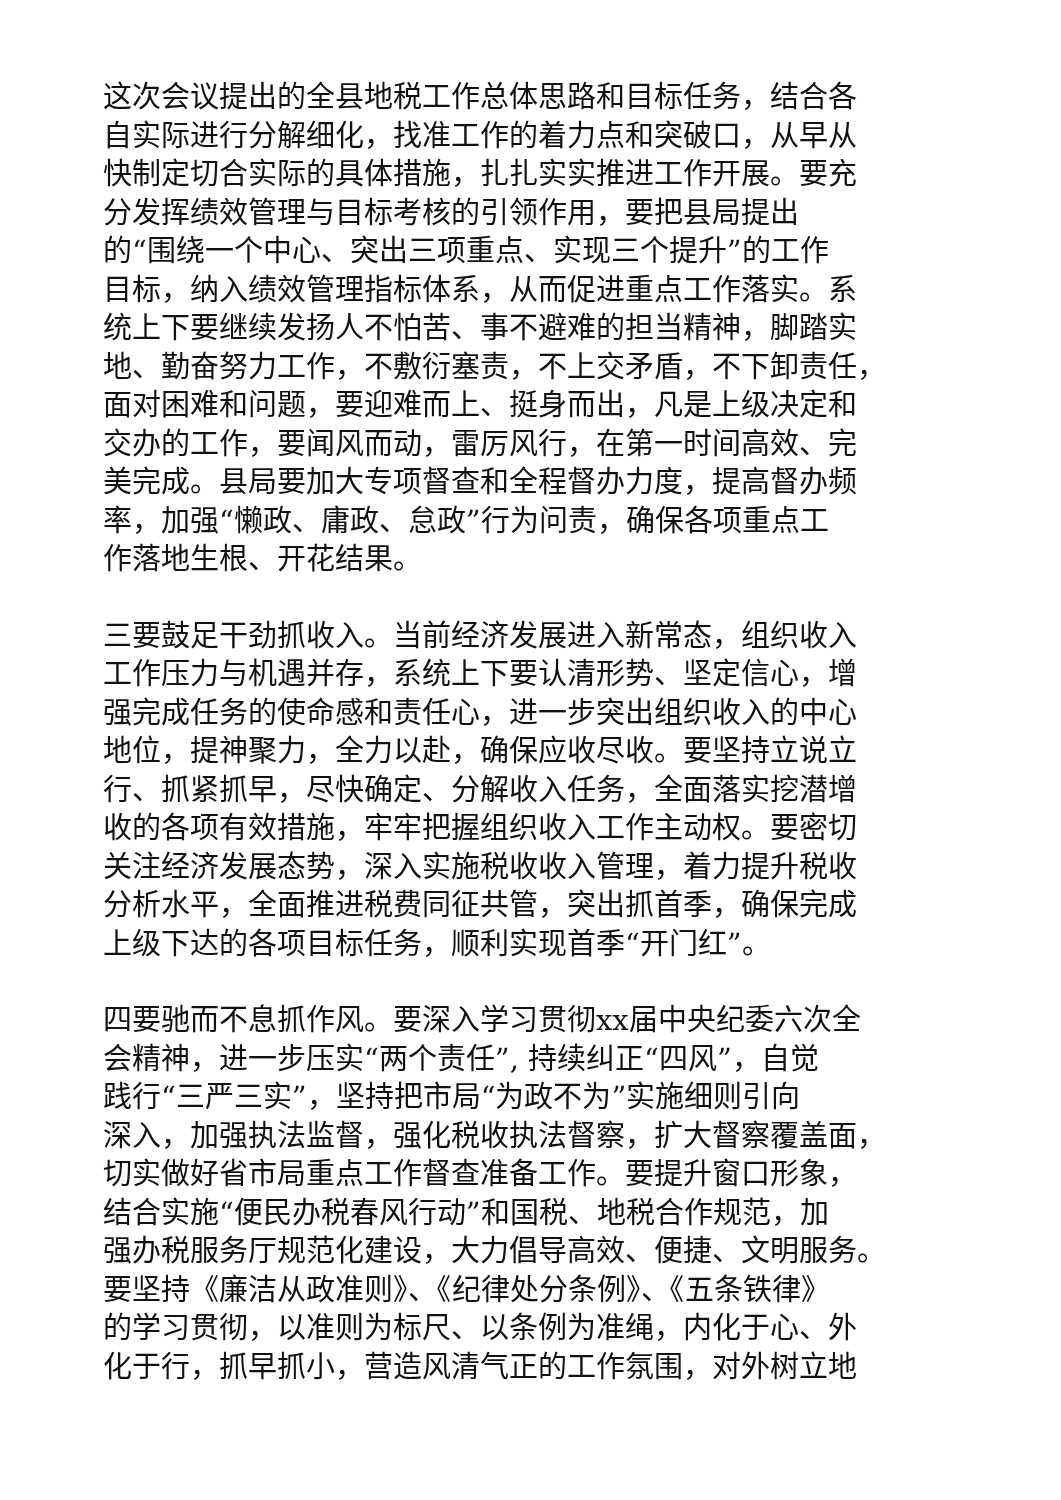这次会议提出的全县地税工作总体思路和目标任务，结合各
自实际进行分解细化，找准工作的着力点和突破口，从早从
快制定切合实际的具体措施，扎扎实实推进工作开展。要充
分发挥绩效管理与目标考核的引领作用，要把县局提出
的“围绕一个中心、突出三项重点、实现三个提升”的工作
目标，纳入绩效管理指标体系，从而促进重点工作落实。系
统上下要继续发扬人不怕苦、事不避难的担当精神，脚踏实
地、勤奋努力工作，不敷衍塞责，不上交矛盾，不下卸责任，
面对困难和问题，要迎难而上、挺身而出，凡是上级决定和
交办的工作，要闻风而动，雷厉风行，在第一时间高效、完
美完成。县局要加大专项督查和全程督办力度，提高督办频
率，加强“懒政、庸政、怠政”行为问责，确保各项重点工
作落地生根、开花结果。
三要鼓足干劲抓收入。当前经济发展进入新常态，组织收入
工作压力与机遇并存，系统上下要认清形势、坚定信心，增
强完成任务的使命感和责任心，进一步突出组织收入的中心
地位，提神聚力，全力以赴，确保应收尽收。要坚持立说立
行、抓紧抓早，尽快确定、分解收入任务，全面落实挖潜增
收的各项有效措施，牢牢把握组织收入工作主动权。要密切
关注经济发展态势，深入实施税收收入管理，着力提升税收
分析水平，全面推进税费同征共管，突出抓首季，确保完成
上级下达的各项目标任务，顺利实现首季“开门红”。
四要驰而不息抓作风。要深入学习贯彻xx届中央纪委六次全
会精神，进一步压实“两个责任”, 持续纠正“四风”，自觉
践行“三严三实”，坚持把市局“为政不为”实施细则引向
深入，加强执法监督，强化税收执法督察，扩大督察覆盖面，
切实做好省市局重点工作督查准备工作。要提升窗口形象，
结合实施“便民办税春风行动”和国税、地税合作规范，加
强办税服务厅规范化建设，大力倡导高效、便捷、文明服务。
要坚持《廉洁从政准则》、《纪律处分条例》、《五条铁律》
的学习贯彻，以准则为标尺、以条例为准绳，内化于心、外
化于行，抓早抓小，营造风清气正的工作氛围，对外树立地